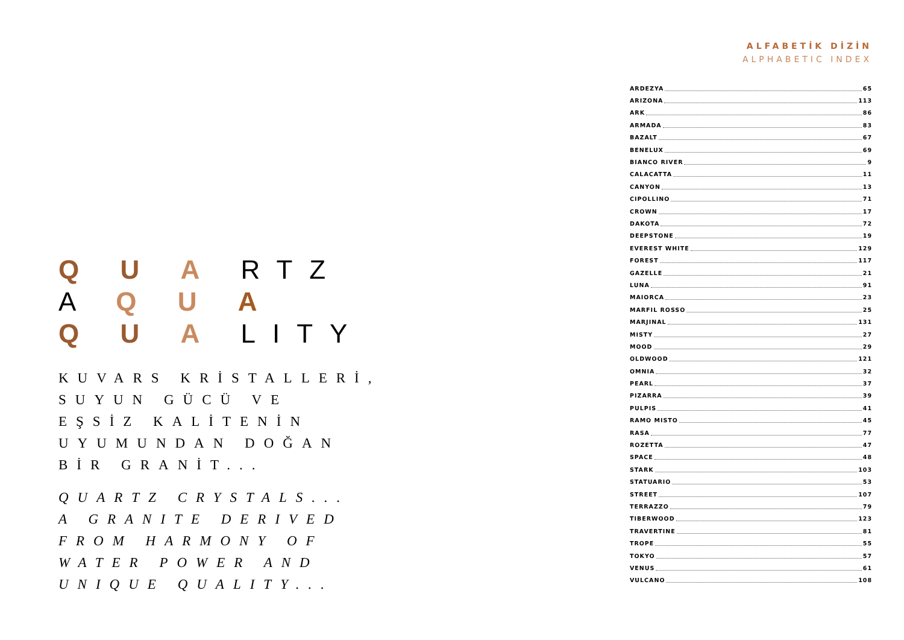Q U A RTZ
A Q U A
Q U A LITY
KUVARS KRİSTALLERİ,
SUYUN GÜCÜ VE
EŞSİZ KALİTENİN
UYUMUNDAN DOĞAN
BİR GRANİT...
QUARTZ CRYSTALS...
A GRANITE DERIVED
FROM HARMONY OF
WATER POWER AND
UNIQUE QUALITY...
ALFABETİK DİZİN
ALPHABETIC INDEX
ARDEZYA 65
ARIZONA 113
ARK 86
ARMADA 83
BAZALT 67
BENELUX 69
BIANCO RIVER 9
CALACATTA 11
CANYON 13
CIPOLLINO 71
CROWN 17
DAKOTA 72
DEEPSTONE 19
EVEREST WHITE 129
FOREST 117
GAZELLE 21
LUNA 91
MAIORCA 23
MARFIL ROSSO 25
MARJINAL 131
MISTY 27
MOOD 29
OLDWOOD 121
OMNIA 32
PEARL 37
PIZARRA 39
PULPIS 41
RAMO MISTO 45
RASA 77
ROZETTA 47
SPACE 48
STARK 103
STATUARIO 53
STREET 107
TERRAZZO 79
TIBERWOOD 123
TRAVERTINE 81
TROPE 55
TOKYO 57
VENUS 61
VULCANO 108